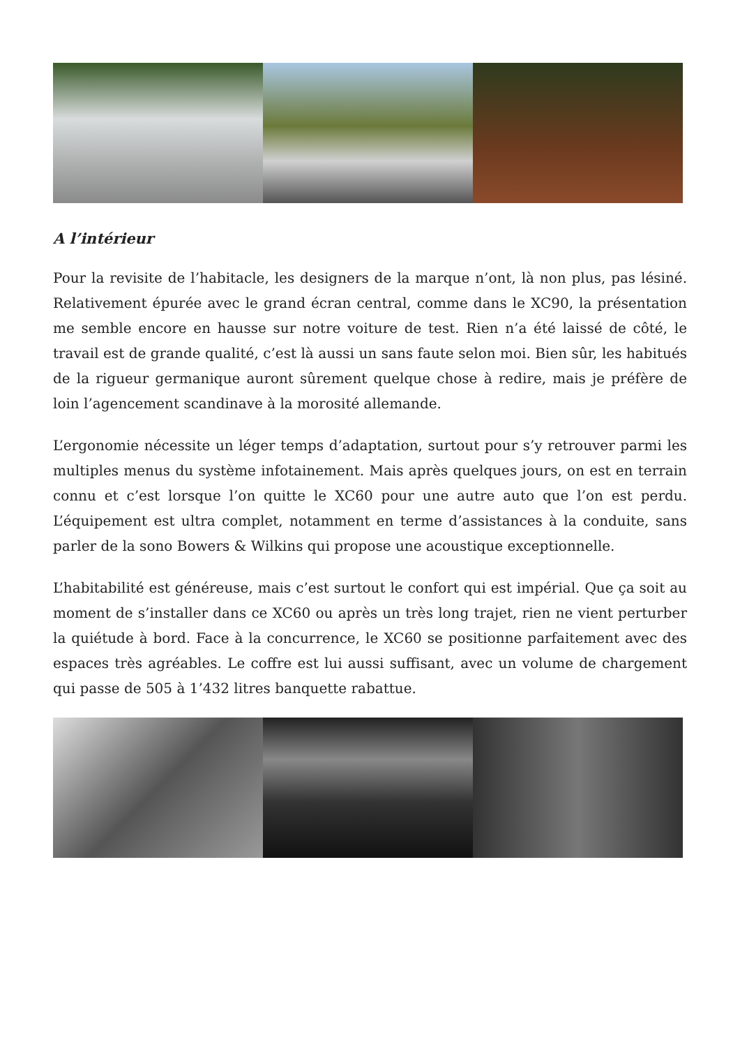A l’intérieur
Pour la revisite de l’habitacle, les designers de la marque n’ont, là non plus, pas lésiné. Relativement épurée avec le grand écran central, comme dans le XC90, la présentation me semble encore en hausse sur notre voiture de test. Rien n’a été laissé de côté, le travail est de grande qualité, c’est là aussi un sans faute selon moi. Bien sûr, les habitués de la rigueur germanique auront sûrement quelque chose à redire, mais je préfère de loin l’agencement scandinave à la morosité allemande.
L’ergonomie nécessite un léger temps d’adaptation, surtout pour s’y retrouver parmi les multiples menus du système infotainement. Mais après quelques jours, on est en terrain connu et c’est lorsque l’on quitte le XC60 pour une autre auto que l’on est perdu. L’équipement est ultra complet, notamment en terme d’assistances à la conduite, sans parler de la sono Bowers & Wilkins qui propose une acoustique exceptionnelle.
L’habitabilité est généreuse, mais c’est surtout le confort qui est impérial. Que ça soit au moment de s’installer dans ce XC60 ou après un très long trajet, rien ne vient perturber la quiétude à bord. Face à la concurrence, le XC60 se positionne parfaitement avec des espaces très agréables. Le coffre est lui aussi suffisant, avec un volume de chargement qui passe de 505 à 1’432 litres banquette rabattue.